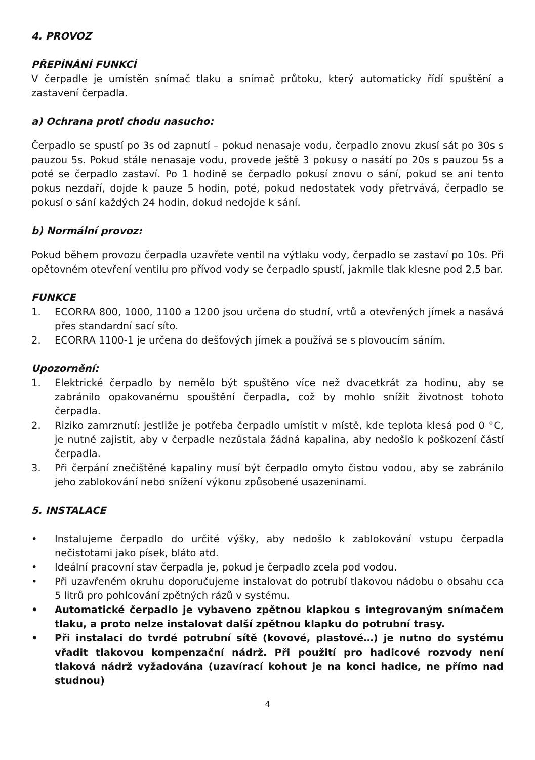4. PROVOZ
PŘEPÍNÁNÍ FUNKCÍ
V čerpadle je umístěn snímač tlaku a snímač průtoku, který automaticky řídí spuštění a zastavení čerpadla.
a) Ochrana proti chodu nasucho:
Čerpadlo se spustí po 3s od zapnutí – pokud nenasaje vodu, čerpadlo znovu zkusí sát po 30s s pauzou 5s. Pokud stále nenasaje vodu, provede ještě 3 pokusy o nasátí po 20s s pauzou 5s a poté se čerpadlo zastaví. Po 1 hodině se čerpadlo pokusí znovu o sání, pokud se ani tento pokus nezdaří, dojde k pauze 5 hodin, poté, pokud nedostatek vody přetrvává, čerpadlo se pokusí o sání každých 24 hodin, dokud nedojde k sání.
b) Normální provoz:
Pokud během provozu čerpadla uzavřete ventil na výtlaku vody, čerpadlo se zastaví po 10s. Při opětovném otevření ventilu pro přívod vody se čerpadlo spustí, jakmile tlak klesne pod 2,5 bar.
FUNKCE
1. ECORRA 800, 1000, 1100 a 1200 jsou určena do studní, vrtů a otevřených jímek a nasává přes standardní sací síto.
2. ECORRA 1100-1 je určena do dešťových jímek a používá se s plovoucím sáním.
Upozornění:
1. Elektrické čerpadlo by nemělo být spuštěno více než dvacetkrát za hodinu, aby se zabránilo opakovanému spouštění čerpadla, což by mohlo snížit životnost tohoto čerpadla.
2. Riziko zamrznutí: jestliže je potřeba čerpadlo umístit v místě, kde teplota klesá pod 0 °C, je nutné zajistit, aby v čerpadle nezůstala žádná kapalina, aby nedošlo k poškození částí čerpadla.
3. Při čerpání znečištěné kapaliny musí být čerpadlo omyto čistou vodou, aby se zabránilo jeho zablokování nebo snížení výkonu způsobené usazeninami.
5. INSTALACE
• Instalujeme čerpadlo do určité výšky, aby nedošlo k zablokování vstupu čerpadla nečistotami jako písek, bláto atd.
• Ideální pracovní stav čerpadla je, pokud je čerpadlo zcela pod vodou.
• Při uzavřeném okruhu doporučujeme instalovat do potrubí tlakovou nádobu o obsahu cca 5 litrů pro pohlcování zpětných rázů v systému.
• Automatické čerpadlo je vybaveno zpětnou klapkou s integrovaným snímačem tlaku, a proto nelze instalovat další zpětnou klapku do potrubní trasy.
• Při instalaci do tvrdé potrubní sítě (kovové, plastové…) je nutno do systému vřadit tlakovou kompenzační nádrž. Při použití pro hadicové rozvody není tlaková nádrž vyžadována (uzavírací kohout je na konci hadice, ne přímo nad studnou)
4